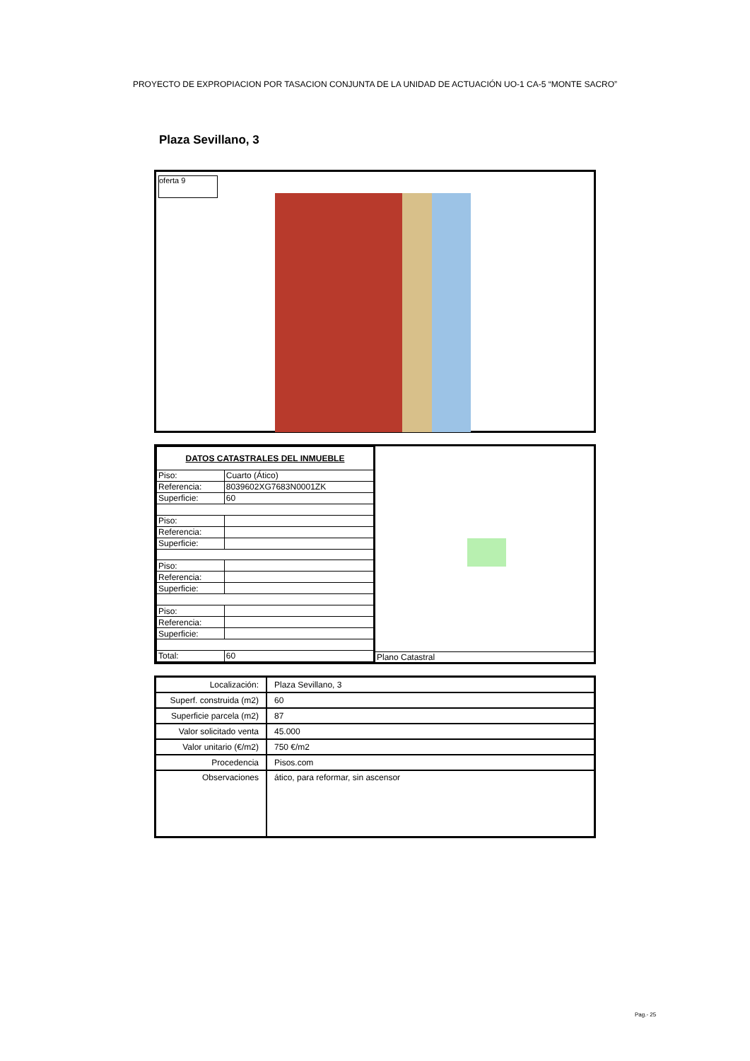PROYECTO DE EXPROPIACION POR TASACION CONJUNTA DE LA UNIDAD DE ACTUACIÓN UO-1 CA-5 “MONTE SACRO”
Plaza Sevillano, 3
oferta 9
| DATOS CATASTRALES DEL INMUEBLE | |
| Piso: | Cuarto (Ático) |
| Referencia: | 8039602XG7683N0001ZK |
| Superficie: | 60 |
| Piso: | |
| Referencia: | |
| Superficie: | |
| Piso: | |
| Referencia: | |
| Superficie: | |
| Piso: | |
| Referencia: | |
| Superficie: | |
| Total: | 60 |
Plano Catastral
| Localización: | Plaza Sevillano, 3 |
| Superf. construida (m2) | 60 |
| Superficie parcela (m2) | 87 |
| Valor solicitado venta | 45.000 |
| Valor unitario (€/m2) | 750 €/m2 |
| Procedencia | Pisos.com |
| Observaciones | ático, para reformar, sin ascensor |
Pag.- 25